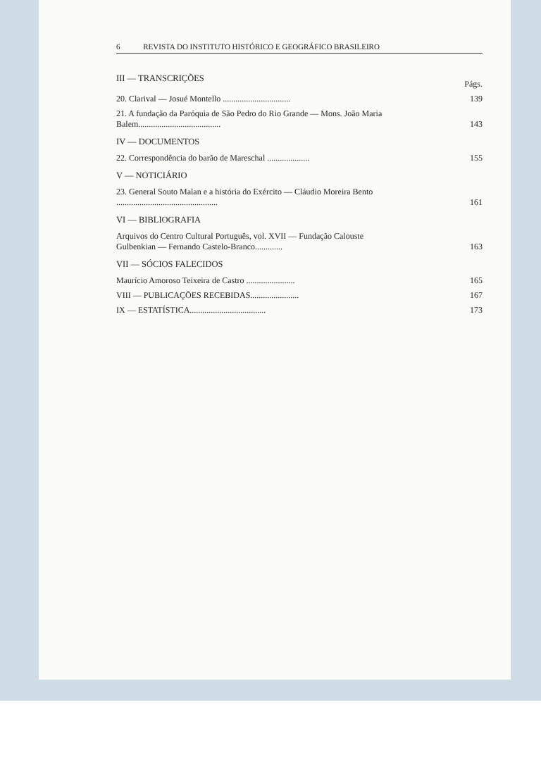6 REVISTA DO INSTITUTO HISTÓRICO E GEOGRÁFICO BRASILEIRO
III — TRANSCRIÇÕES
Págs.
20. Clarival — Josué Montello ................................
139
21. A fundação da Paróquia de São Pedro do Rio Grande — Mons. João Maria Balem.......................................
143
IV — DOCUMENTOS
22. Correspondência do barão de Mareschal ....................
155
V — NOTICIÁRIO
23. General Souto Malan e a história do Exército — Cláudio Moreira Bento ................................................
161
VI — BIBLIOGRAFIA
Arquivos do Centro Cultural Português, vol. XVII — Fundação Calouste Gulbenkian — Fernando Castelo-Branco.............
163
VII — SÓCIOS FALECIDOS
Maurício Amoroso Teixeira de Castro .......................
165
VIII — PUBLICAÇÕES RECEBIDAS.......................
167
IX — ESTATÍSTICA....................................
173